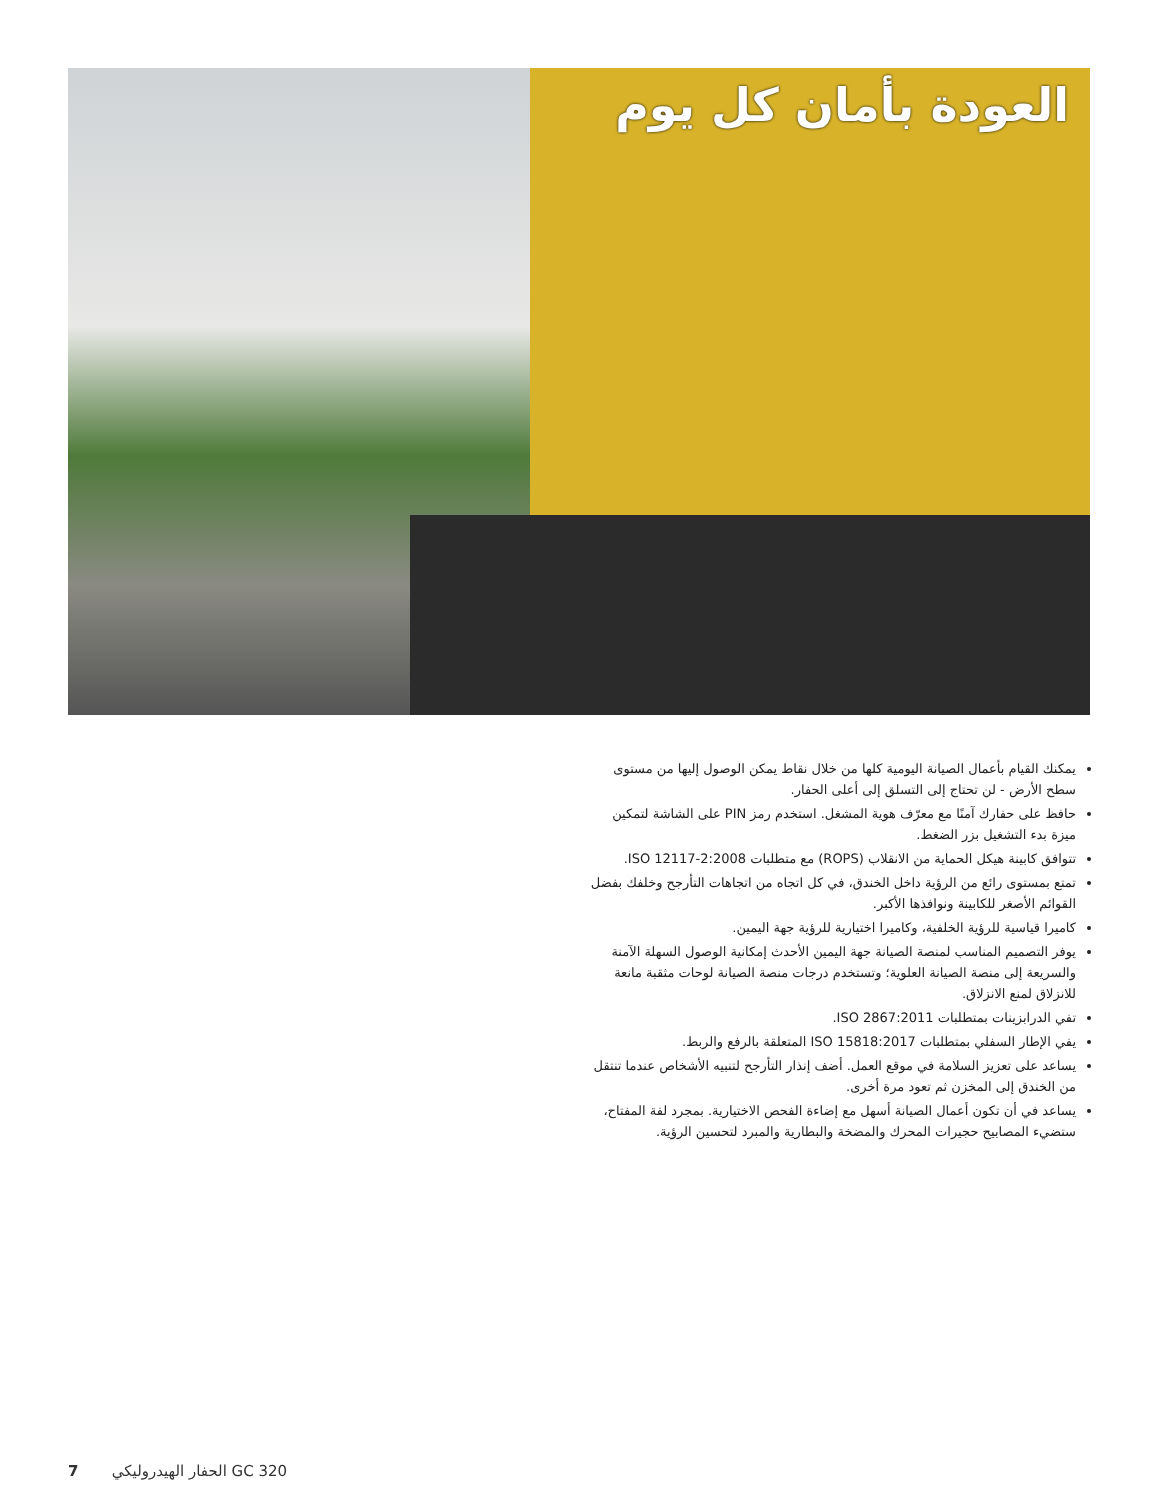العودة بأمان كل يوم
يمكنك القيام بأعمال الصيانة اليومية كلها من خلال نقاط يمكن الوصول إليها من مستوى سطح الأرض - لن تحتاج إلى التسلق إلى أعلى الحفار.
حافظ على حفارك آمنًا مع معرّف هوية المشغل. استخدم رمز PIN على الشاشة لتمكين ميزة بدء التشغيل بزر الضغط.
تتوافق كابينة هيكل الحماية من الانقلاب (ROPS) مع متطلبات ISO 12117-2:2008.
تمتع بمستوى رائع من الرؤية داخل الخندق، في كل اتجاه من اتجاهات التأرجح وخلفك بفضل القوائم الأصغر للكابينة ونوافذها الأكبر.
كاميرا قياسية للرؤية الخلفية، وكاميرا اختيارية للرؤية جهة اليمين.
يوفر التصميم المناسب لمنصة الصيانة جهة اليمين الأحدث إمكانية الوصول السهلة الآمنة والسريعة إلى منصة الصيانة العلوية؛ وتستخدم درجات منصة الصيانة لوحات مثقبة مانعة للانزلاق لمنع الانزلاق.
تفي الدرابزينات بمتطلبات ISO 2867:2011.
يفي الإطار السفلي بمتطلبات ISO 15818:2017 المتعلقة بالرفع والربط.
يساعد على تعزيز السلامة في موقع العمل. أضف إنذار التأرجح لتنبيه الأشخاص عندما تنتقل من الخندق إلى المخزن ثم تعود مرة أخرى.
يساعد في أن تكون أعمال الصيانة أسهل مع إضاءة الفحص الاختيارية. بمجرد لفة المفتاح، ستضيء المصابيح حجيرات المحرك والمضخة والبطارية والمبرد لتحسين الرؤية.
7 الحفار الهيدروليكي GC 320